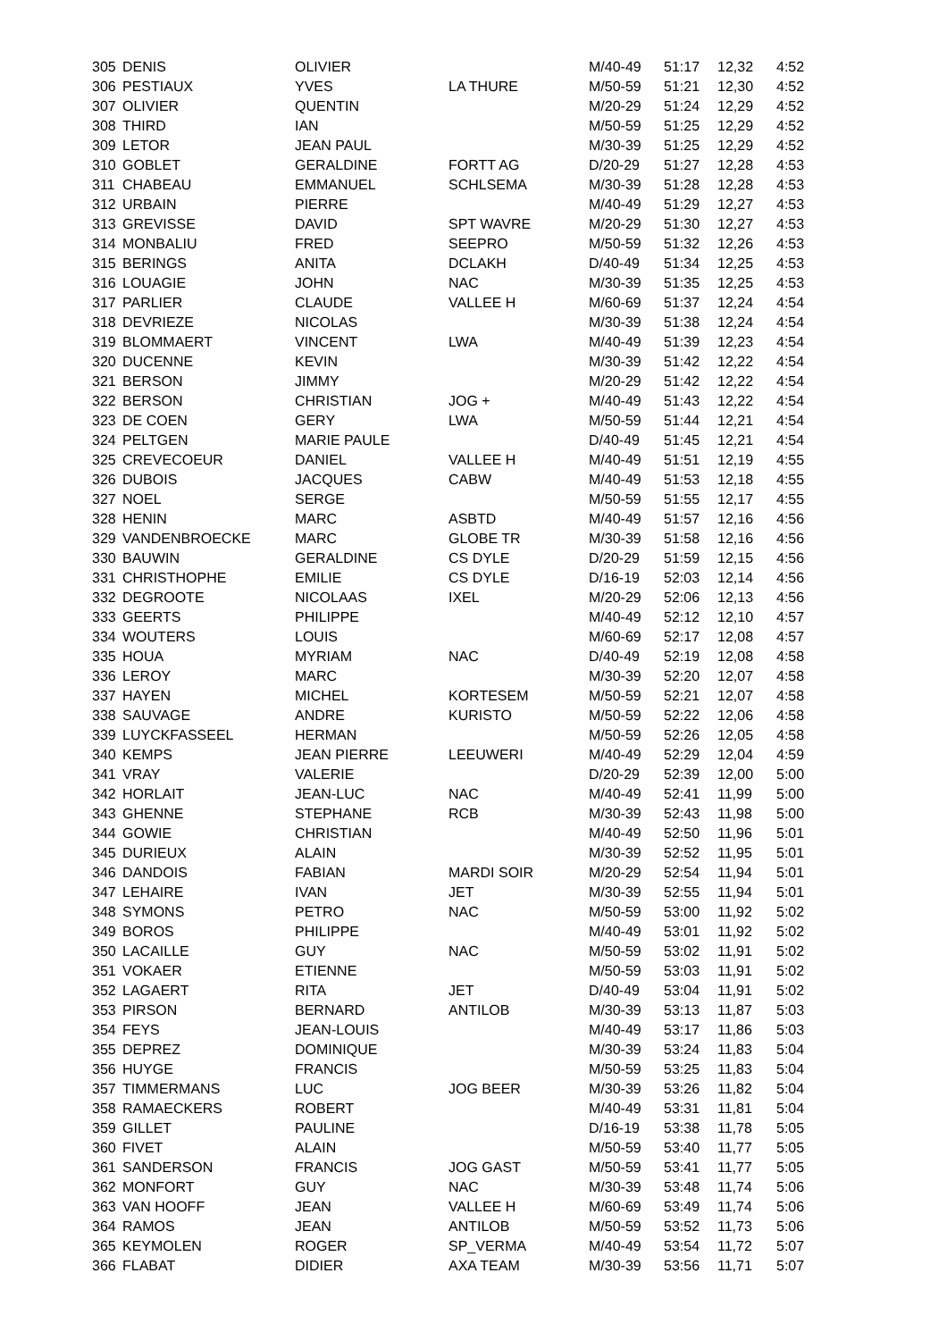| 305 | DENIS | OLIVIER | | M/40-49 | 51:17 | 12,32 | 4:52 |
| 306 | PESTIAUX | YVES | LA THURE | M/50-59 | 51:21 | 12,30 | 4:52 |
| 307 | OLIVIER | QUENTIN | | M/20-29 | 51:24 | 12,29 | 4:52 |
| 308 | THIRD | IAN | | M/50-59 | 51:25 | 12,29 | 4:52 |
| 309 | LETOR | JEAN PAUL | | M/30-39 | 51:25 | 12,29 | 4:52 |
| 310 | GOBLET | GERALDINE | FORTT AG | D/20-29 | 51:27 | 12,28 | 4:53 |
| 311 | CHABEAU | EMMANUEL | SCHLSEMA | M/30-39 | 51:28 | 12,28 | 4:53 |
| 312 | URBAIN | PIERRE | | M/40-49 | 51:29 | 12,27 | 4:53 |
| 313 | GREVISSE | DAVID | SPT WAVRE | M/20-29 | 51:30 | 12,27 | 4:53 |
| 314 | MONBALIU | FRED | SEEPRO | M/50-59 | 51:32 | 12,26 | 4:53 |
| 315 | BERINGS | ANITA | DCLAKH | D/40-49 | 51:34 | 12,25 | 4:53 |
| 316 | LOUAGIE | JOHN | NAC | M/30-39 | 51:35 | 12,25 | 4:53 |
| 317 | PARLIER | CLAUDE | VALLEE H | M/60-69 | 51:37 | 12,24 | 4:54 |
| 318 | DEVRIEZE | NICOLAS | | M/30-39 | 51:38 | 12,24 | 4:54 |
| 319 | BLOMMAERT | VINCENT | LWA | M/40-49 | 51:39 | 12,23 | 4:54 |
| 320 | DUCENNE | KEVIN | | M/30-39 | 51:42 | 12,22 | 4:54 |
| 321 | BERSON | JIMMY | | M/20-29 | 51:42 | 12,22 | 4:54 |
| 322 | BERSON | CHRISTIAN | JOG + | M/40-49 | 51:43 | 12,22 | 4:54 |
| 323 | DE COEN | GERY | LWA | M/50-59 | 51:44 | 12,21 | 4:54 |
| 324 | PELTGEN | MARIE PAULE | | D/40-49 | 51:45 | 12,21 | 4:54 |
| 325 | CREVECOEUR | DANIEL | VALLEE H | M/40-49 | 51:51 | 12,19 | 4:55 |
| 326 | DUBOIS | JACQUES | CABW | M/40-49 | 51:53 | 12,18 | 4:55 |
| 327 | NOEL | SERGE | | M/50-59 | 51:55 | 12,17 | 4:55 |
| 328 | HENIN | MARC | ASBTD | M/40-49 | 51:57 | 12,16 | 4:56 |
| 329 | VANDENBROECKE | MARC | GLOBE TR | M/30-39 | 51:58 | 12,16 | 4:56 |
| 330 | BAUWIN | GERALDINE | CS DYLE | D/20-29 | 51:59 | 12,15 | 4:56 |
| 331 | CHRISTHOPHE | EMILIE | CS DYLE | D/16-19 | 52:03 | 12,14 | 4:56 |
| 332 | DEGROOTE | NICOLAAS | IXEL | M/20-29 | 52:06 | 12,13 | 4:56 |
| 333 | GEERTS | PHILIPPE | | M/40-49 | 52:12 | 12,10 | 4:57 |
| 334 | WOUTERS | LOUIS | | M/60-69 | 52:17 | 12,08 | 4:57 |
| 335 | HOUA | MYRIAM | NAC | D/40-49 | 52:19 | 12,08 | 4:58 |
| 336 | LEROY | MARC | | M/30-39 | 52:20 | 12,07 | 4:58 |
| 337 | HAYEN | MICHEL | KORTESEM | M/50-59 | 52:21 | 12,07 | 4:58 |
| 338 | SAUVAGE | ANDRE | KURISTO | M/50-59 | 52:22 | 12,06 | 4:58 |
| 339 | LUYCKFASSEEL | HERMAN | | M/50-59 | 52:26 | 12,05 | 4:58 |
| 340 | KEMPS | JEAN PIERRE | LEEUWERI | M/40-49 | 52:29 | 12,04 | 4:59 |
| 341 | VRAY | VALERIE | | D/20-29 | 52:39 | 12,00 | 5:00 |
| 342 | HORLAIT | JEAN-LUC | NAC | M/40-49 | 52:41 | 11,99 | 5:00 |
| 343 | GHENNE | STEPHANE | RCB | M/30-39 | 52:43 | 11,98 | 5:00 |
| 344 | GOWIE | CHRISTIAN | | M/40-49 | 52:50 | 11,96 | 5:01 |
| 345 | DURIEUX | ALAIN | | M/30-39 | 52:52 | 11,95 | 5:01 |
| 346 | DANDOIS | FABIAN | MARDI SOIR | M/20-29 | 52:54 | 11,94 | 5:01 |
| 347 | LEHAIRE | IVAN | JET | M/30-39 | 52:55 | 11,94 | 5:01 |
| 348 | SYMONS | PETRO | NAC | M/50-59 | 53:00 | 11,92 | 5:02 |
| 349 | BOROS | PHILIPPE | | M/40-49 | 53:01 | 11,92 | 5:02 |
| 350 | LACAILLE | GUY | NAC | M/50-59 | 53:02 | 11,91 | 5:02 |
| 351 | VOKAER | ETIENNE | | M/50-59 | 53:03 | 11,91 | 5:02 |
| 352 | LAGAERT | RITA | JET | D/40-49 | 53:04 | 11,91 | 5:02 |
| 353 | PIRSON | BERNARD | ANTILOB | M/30-39 | 53:13 | 11,87 | 5:03 |
| 354 | FEYS | JEAN-LOUIS | | M/40-49 | 53:17 | 11,86 | 5:03 |
| 355 | DEPREZ | DOMINIQUE | | M/30-39 | 53:24 | 11,83 | 5:04 |
| 356 | HUYGE | FRANCIS | | M/50-59 | 53:25 | 11,83 | 5:04 |
| 357 | TIMMERMANS | LUC | JOG BEER | M/30-39 | 53:26 | 11,82 | 5:04 |
| 358 | RAMAECKERS | ROBERT | | M/40-49 | 53:31 | 11,81 | 5:04 |
| 359 | GILLET | PAULINE | | D/16-19 | 53:38 | 11,78 | 5:05 |
| 360 | FIVET | ALAIN | | M/50-59 | 53:40 | 11,77 | 5:05 |
| 361 | SANDERSON | FRANCIS | JOG GAST | M/50-59 | 53:41 | 11,77 | 5:05 |
| 362 | MONFORT | GUY | NAC | M/30-39 | 53:48 | 11,74 | 5:06 |
| 363 | VAN HOOFF | JEAN | VALLEE H | M/60-69 | 53:49 | 11,74 | 5:06 |
| 364 | RAMOS | JEAN | ANTILOB | M/50-59 | 53:52 | 11,73 | 5:06 |
| 365 | KEYMOLEN | ROGER | SP_VERMA | M/40-49 | 53:54 | 11,72 | 5:07 |
| 366 | FLABAT | DIDIER | AXA TEAM | M/30-39 | 53:56 | 11,71 | 5:07 |